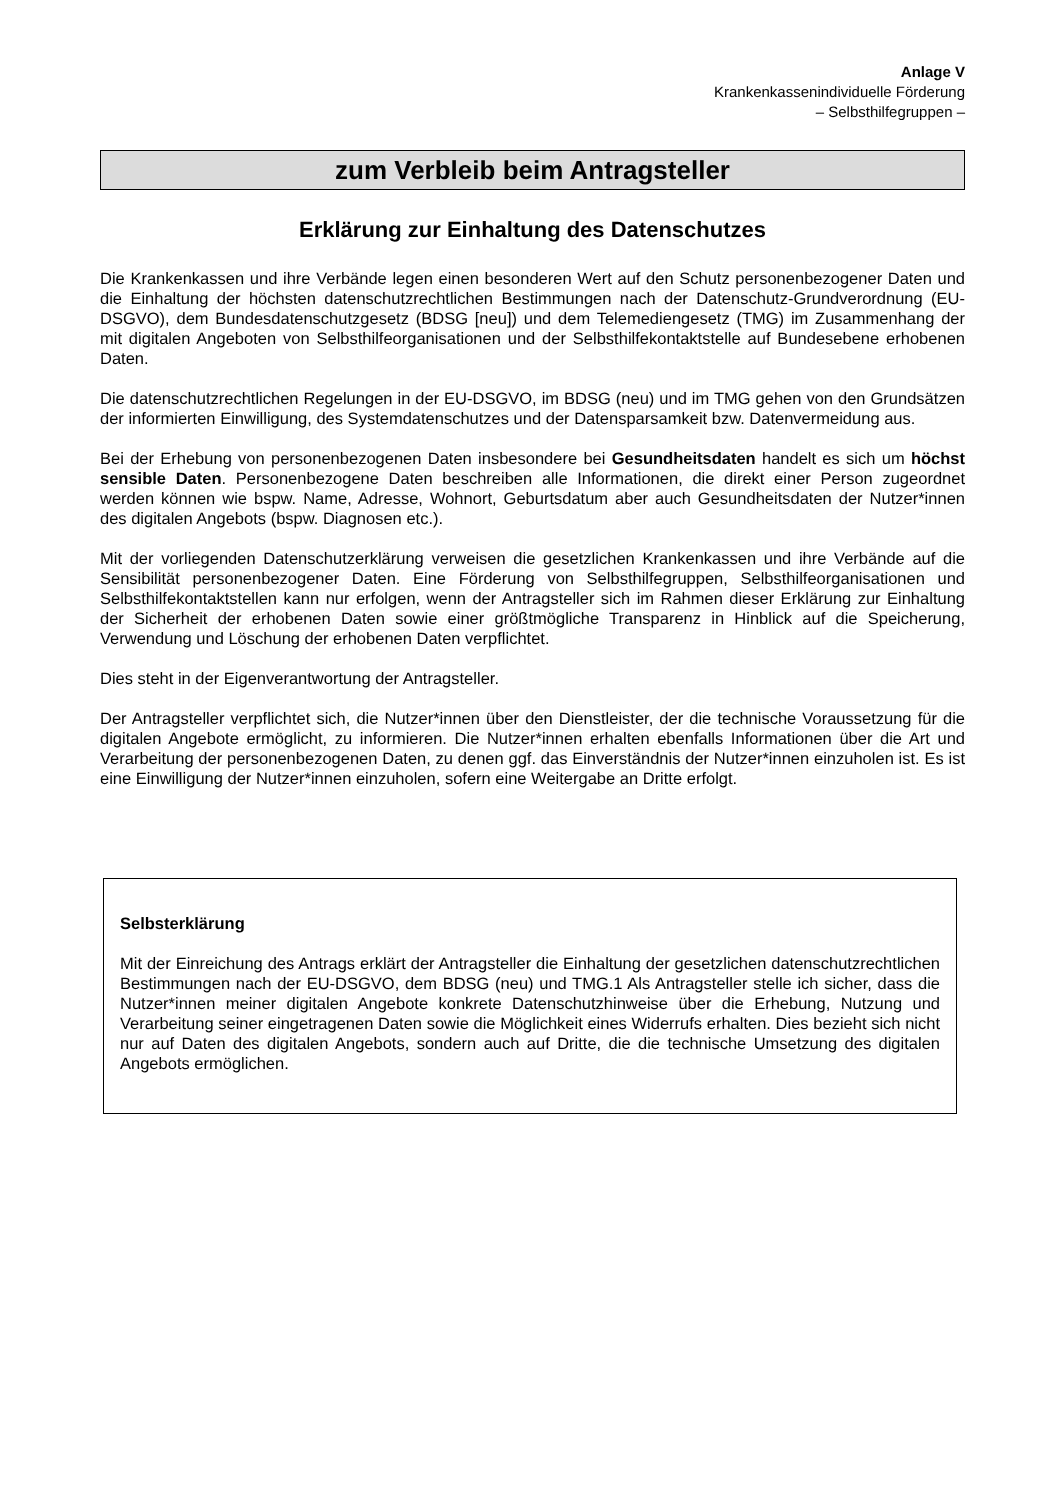Anlage V
Krankenkassenindividuelle Förderung
– Selbsthilfegruppen –
zum Verbleib beim Antragsteller
Erklärung zur Einhaltung des Datenschutzes
Die Krankenkassen und ihre Verbände legen einen besonderen Wert auf den Schutz personenbezogener Daten und die Einhaltung der höchsten datenschutzrechtlichen Bestimmungen nach der Datenschutz-Grundverordnung (EU-DSGVO), dem Bundesdatenschutzgesetz (BDSG [neu]) und dem Telemediengesetz (TMG) im Zusammenhang der mit digitalen Angeboten von Selbsthilfeorganisationen und der Selbsthilfekontaktstelle auf Bundesebene erhobenen Daten.
Die datenschutzrechtlichen Regelungen in der EU-DSGVO, im BDSG (neu) und im TMG gehen von den Grundsätzen der informierten Einwilligung, des Systemdatenschutzes und der Datensparsamkeit bzw. Datenvermeidung aus.
Bei der Erhebung von personenbezogenen Daten insbesondere bei Gesundheitsdaten handelt es sich um höchst sensible Daten. Personenbezogene Daten beschreiben alle Informationen, die direkt einer Person zugeordnet werden können wie bspw. Name, Adresse, Wohnort, Geburtsdatum aber auch Gesundheitsdaten der Nutzer*innen des digitalen Angebots (bspw. Diagnosen etc.).
Mit der vorliegenden Datenschutzerklärung verweisen die gesetzlichen Krankenkassen und ihre Verbände auf die Sensibilität personenbezogener Daten. Eine Förderung von Selbsthilfegruppen, Selbsthilfeorganisationen und Selbsthilfekontaktstellen kann nur erfolgen, wenn der Antragsteller sich im Rahmen dieser Erklärung zur Einhaltung der Sicherheit der erhobenen Daten sowie einer größtmögliche Transparenz in Hinblick auf die Speicherung, Verwendung und Löschung der erhobenen Daten verpflichtet.
Dies steht in der Eigenverantwortung der Antragsteller.
Der Antragsteller verpflichtet sich, die Nutzer*innen über den Dienstleister, der die technische Voraussetzung für die digitalen Angebote ermöglicht, zu informieren. Die Nutzer*innen erhalten ebenfalls Informationen über die Art und Verarbeitung der personenbezogenen Daten, zu denen ggf. das Einverständnis der Nutzer*innen einzuholen ist. Es ist eine Einwilligung der Nutzer*innen einzuholen, sofern eine Weitergabe an Dritte erfolgt.
Selbsterklärung
Mit der Einreichung des Antrags erklärt der Antragsteller die Einhaltung der gesetzlichen datenschutzrechtlichen Bestimmungen nach der EU-DSGVO, dem BDSG (neu) und TMG.1 Als Antragsteller stelle ich sicher, dass die Nutzer*innen meiner digitalen Angebote konkrete Datenschutzhinweise über die Erhebung, Nutzung und Verarbeitung seiner eingetragenen Daten sowie die Möglichkeit eines Widerrufs erhalten. Dies bezieht sich nicht nur auf Daten des digitalen Angebots, sondern auch auf Dritte, die die technische Umsetzung des digitalen Angebots ermöglichen.